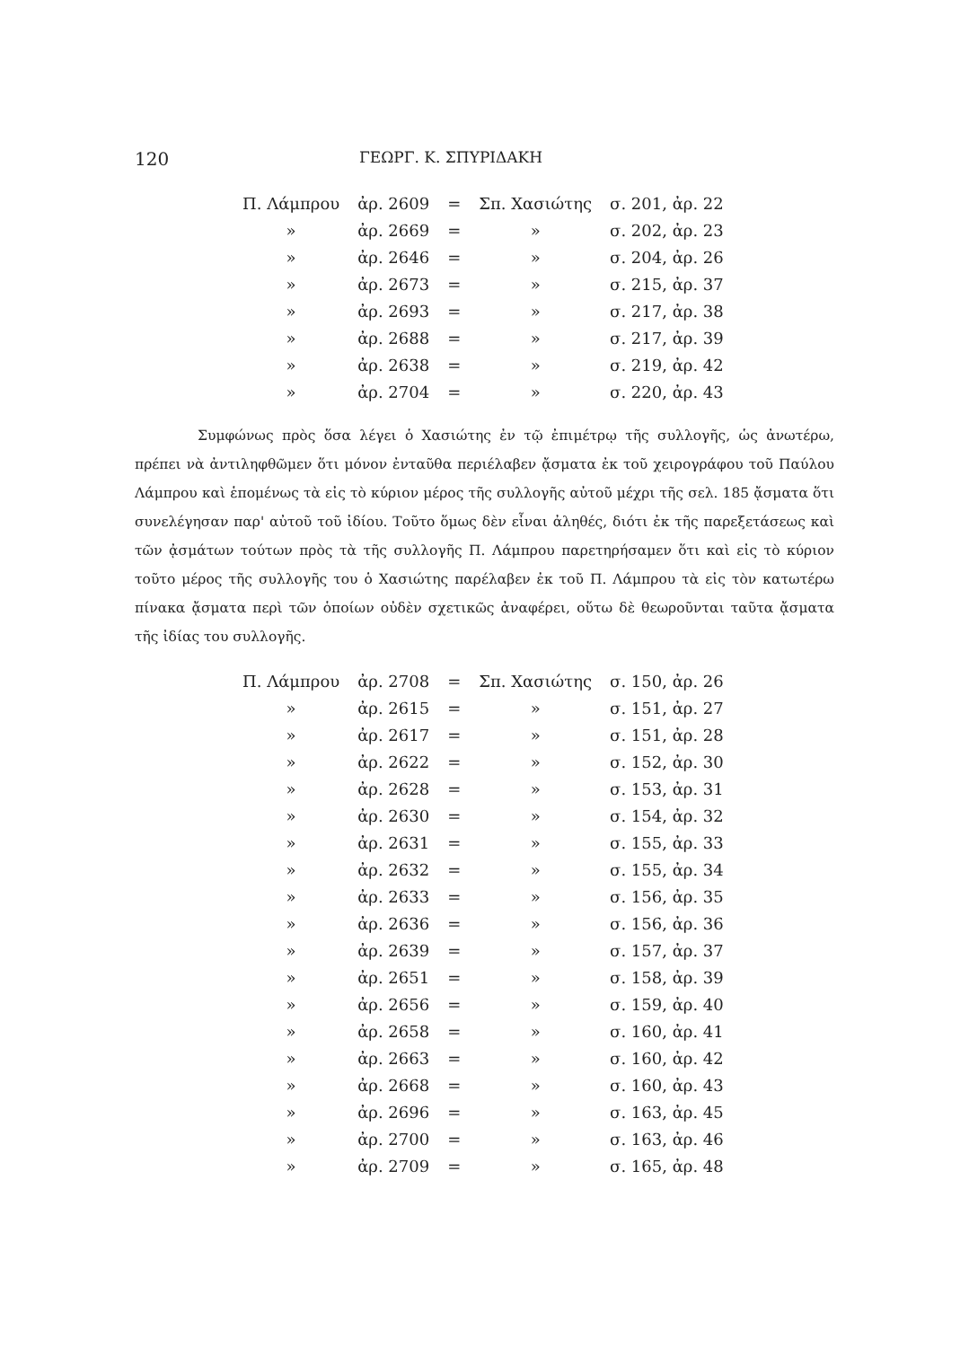120 ΓΕΩΡΓ. Κ. ΣΠΥΡΙΔΑΚΗ
| Π. Λάμπρου | ἀρ. 2609 | = | Σπ. Χασιώτης | σ. 201, ἀρ. 22 |
| » | ἀρ. 2669 | = | » | σ. 202, ἀρ. 23 |
| » | ἀρ. 2646 | = | » | σ. 204, ἀρ. 26 |
| » | ἀρ. 2673 | = | » | σ. 215, ἀρ. 37 |
| » | ἀρ. 2693 | = | » | σ. 217, ἀρ. 38 |
| » | ἀρ. 2688 | = | » | σ. 217, ἀρ. 39 |
| » | ἀρ. 2638 | = | » | σ. 219, ἀρ. 42 |
| » | ἀρ. 2704 | = | » | σ. 220, ἀρ. 43 |
Συμφώνως πρὸς ὅσα λέγει ὁ Χασιώτης ἐν τῷ ἐπιμέτρῳ τῆς συλλογῆς, ὡς ἀνωτέρω, πρέπει νὰ ἀντιληφθῶμεν ὅτι μόνον ἐνταῦθα περιέλαβεν ᾄσματα ἐκ τοῦ χειρογράφου τοῦ Παύλου Λάμπρου καὶ ἑπομένως τὰ εἰς τὸ κύριον μέρος τῆς συλλογῆς αὐτοῦ μέχρι τῆς σελ. 185 ᾄσματα ὅτι συνελέγησαν παρ' αὐτοῦ τοῦ ἰδίου. Τοῦτο ὅμως δὲν εἶναι ἀληθές, διότι ἐκ τῆς παρεξετάσεως καὶ τῶν ᾀσμάτων τούτων πρὸς τὰ τῆς συλλογῆς Π. Λάμπρου παρετηρήσαμεν ὅτι καὶ εἰς τὸ κύριον τοῦτο μέρος τῆς συλλογῆς του ὁ Χασιώτης παρέλαβεν ἐκ τοῦ Π. Λάμπρου τὰ εἰς τὸν κατωτέρω πίνακα ᾄσματα περὶ τῶν ὁποίων οὐδὲν σχετικῶς ἀναφέρει, οὕτω δὲ θεωροῦνται ταῦτα ᾄσματα τῆς ἰδίας του συλλογῆς.
| Π. Λάμπρου | ἀρ. 2708 | = | Σπ. Χασιώτης | σ. 150, ἀρ. 26 |
| » | ἀρ. 2615 | = | » | σ. 151, ἀρ. 27 |
| » | ἀρ. 2617 | = | » | σ. 151, ἀρ. 28 |
| » | ἀρ. 2622 | = | » | σ. 152, ἀρ. 30 |
| » | ἀρ. 2628 | = | » | σ. 153, ἀρ. 31 |
| » | ἀρ. 2630 | = | » | σ. 154, ἀρ. 32 |
| » | ἀρ. 2631 | = | » | σ. 155, ἀρ. 33 |
| » | ἀρ. 2632 | = | » | σ. 155, ἀρ. 34 |
| » | ἀρ. 2633 | = | » | σ. 156, ἀρ. 35 |
| » | ἀρ. 2636 | = | » | σ. 156, ἀρ. 36 |
| » | ἀρ. 2639 | = | » | σ. 157, ἀρ. 37 |
| » | ἀρ. 2651 | = | » | σ. 158, ἀρ. 39 |
| » | ἀρ. 2656 | = | » | σ. 159, ἀρ. 40 |
| » | ἀρ. 2658 | = | » | σ. 160, ἀρ. 41 |
| » | ἀρ. 2663 | = | » | σ. 160, ἀρ. 42 |
| » | ἀρ. 2668 | = | » | σ. 160, ἀρ. 43 |
| » | ἀρ. 2696 | = | » | σ. 163, ἀρ. 45 |
| » | ἀρ. 2700 | = | » | σ. 163, ἀρ. 46 |
| » | ἀρ. 2709 | = | » | σ. 165, ἀρ. 48 |